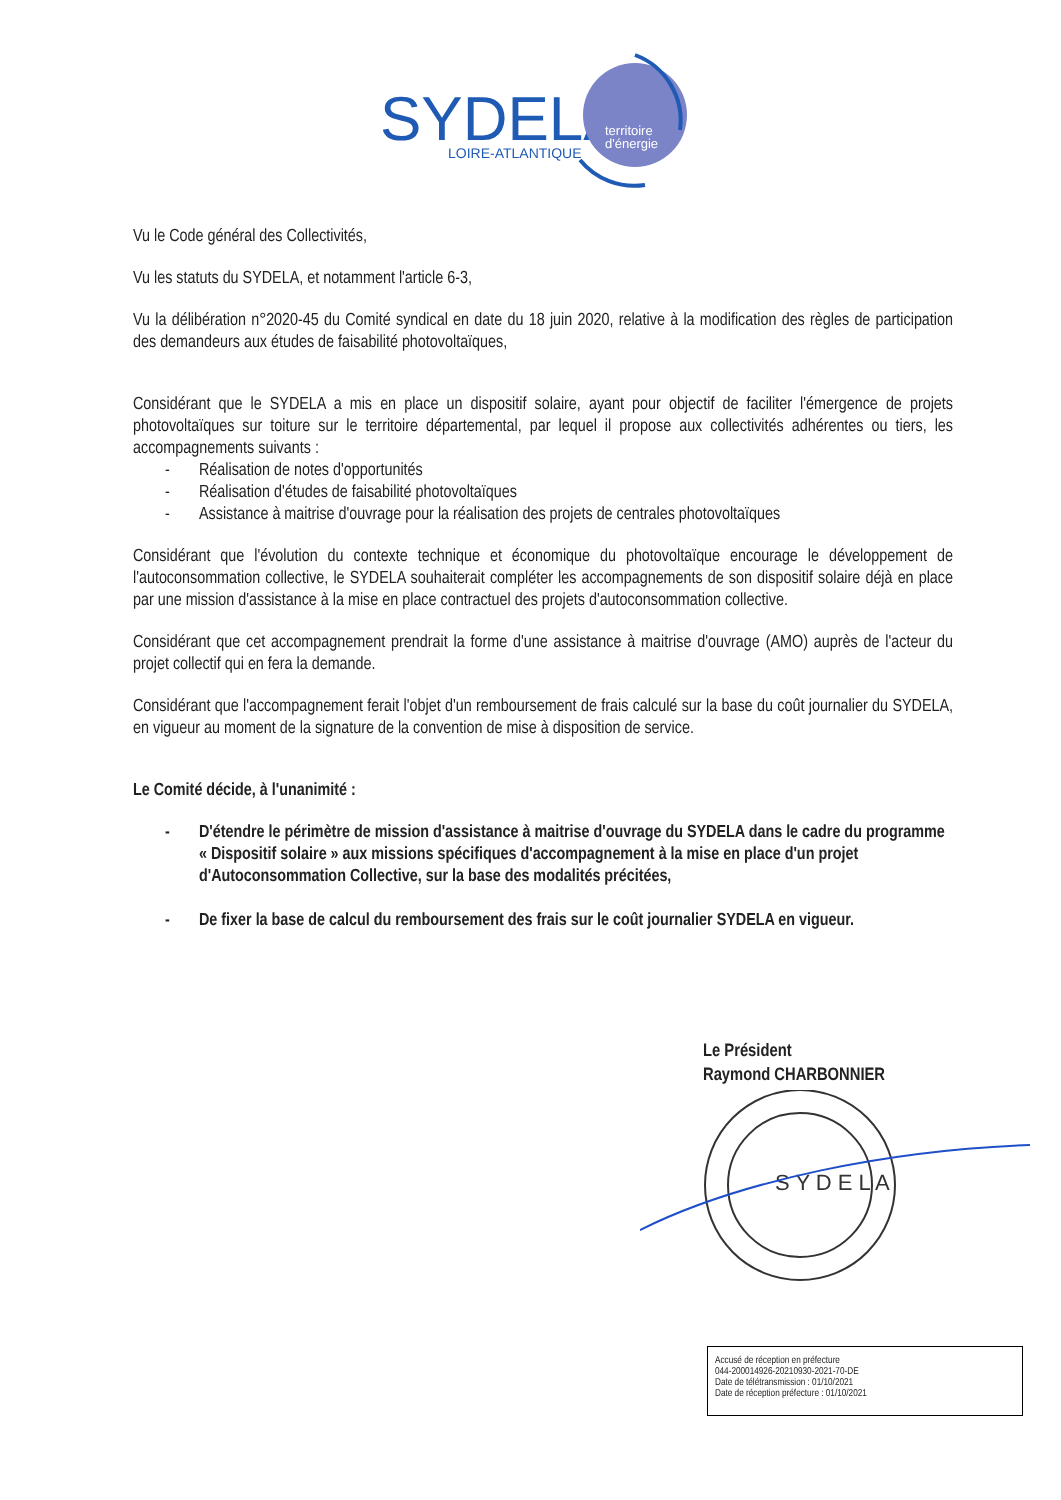SYDELA
LOIRE-ATLANTIQUE
territoire
d'énergie
Vu le Code général des Collectivités,
Vu les statuts du SYDELA, et notamment l'article 6-3,
Vu la délibération n°2020-45 du Comité syndical en date du 18 juin 2020, relative à la modification des règles de participation des demandeurs aux études de faisabilité photovoltaïques,
Considérant que le SYDELA a mis en place un dispositif solaire, ayant pour objectif de faciliter l'émergence de projets photovoltaïques sur toiture sur le territoire départemental, par lequel il propose aux collectivités adhérentes ou tiers, les accompagnements suivants :
- Réalisation de notes d'opportunités
- Réalisation d'études de faisabilité photovoltaïques
- Assistance à maitrise d'ouvrage pour la réalisation des projets de centrales photovoltaïques
Considérant que l'évolution du contexte technique et économique du photovoltaïque encourage le développement de l'autoconsommation collective, le SYDELA souhaiterait compléter les accompagnements de son dispositif solaire déjà en place par une mission d'assistance à la mise en place contractuel des projets d'autoconsommation collective.
Considérant que cet accompagnement prendrait la forme d'une assistance à maitrise d'ouvrage (AMO) auprès de l'acteur du projet collectif qui en fera la demande.
Considérant que l'accompagnement ferait l'objet d'un remboursement de frais calculé sur la base du coût journalier du SYDELA, en vigueur au moment de la signature de la convention de mise à disposition de service.
Le Comité décide, à l'unanimité :
- D'étendre le périmètre de mission d'assistance à maitrise d'ouvrage du SYDELA dans le cadre du programme « Dispositif solaire » aux missions spécifiques d'accompagnement à la mise en place d'un projet d'Autoconsommation Collective, sur la base des modalités précitées,
- De fixer la base de calcul du remboursement des frais sur le coût journalier SYDELA en vigueur.
Le Président
Raymond CHARBONNIER
S Y D E L A
Accusé de réception en préfecture
044-200014926-20210930-2021-70-DE
Date de télétransmission : 01/10/2021
Date de réception préfecture : 01/10/2021